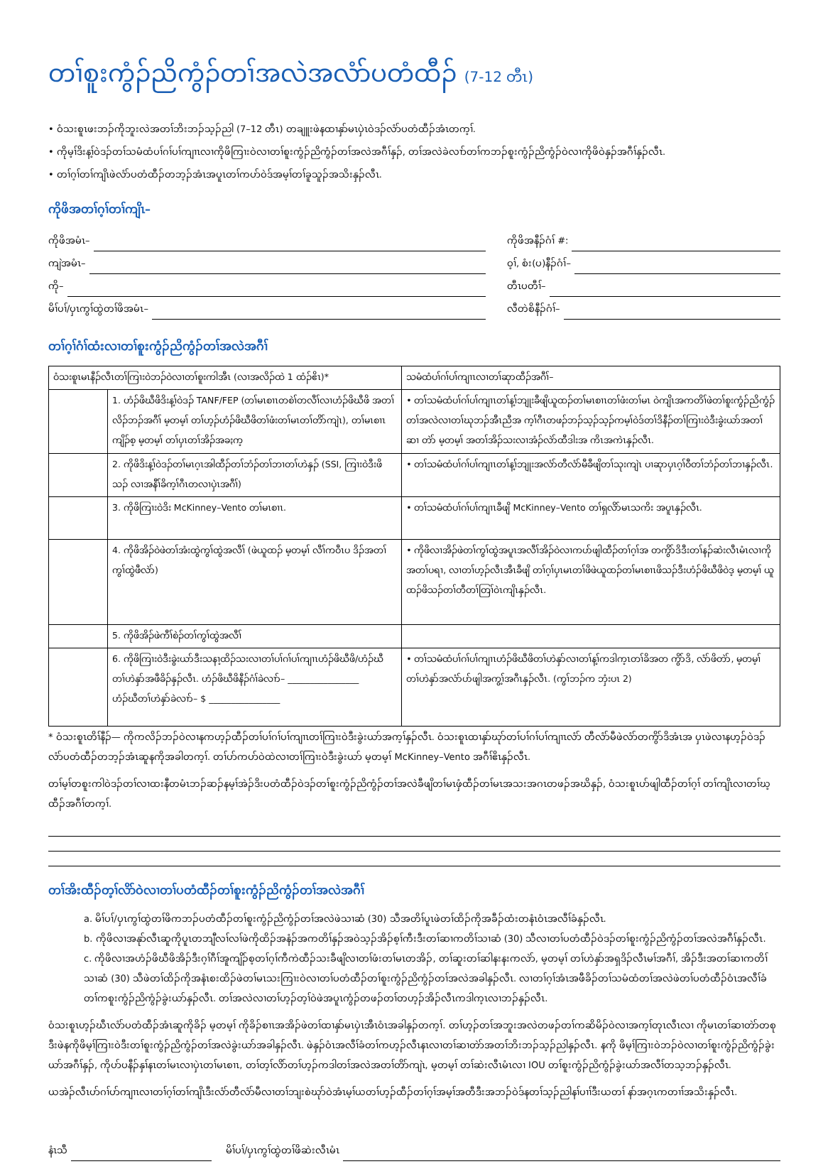တၢ်စူးကွံၣ်ညိကွံၣ်တၢ်အလဲအလံာ်ပတံထီၣ် (7-12 တီၤ)
• ဝံသးစူၤဖးဘၣ်ကိုဘူးလဲအတၢ်ဘိးဘၣ်သ့ၣ်ညါ (7–12 တီၤ) တချူးဖဲနထၢနှာ်မၤပှဲၤဝဲဒၣ်လံာ်ပတံထီၣ်အံၤတက့ၢ်.
• ကိုမ့ၢ်ဒိးန့ၢ်ဝဲဒၣ်တၢ်သမံထံပၢ်ဂၢ်ပၢ်ကျၢၤလၢကိုဖိကြၢးဝဲလၢတၢ်စူးကွံၣ်ညိကွံၣ်တၢ်အလဲအဂီၢ်နှၣ်, တၢ်အလဲခဲလၢာ်တၢ်ကဘၣ်စူးကွံၣ်ညိကွံၣ်ဝဲလၢကိုဖိဝဲနှၣ်အဂီၢ်နှၣ်လီၤ.
• တၢ်ဂ့ၢ်တၢ်ကျိၤဖဲလံာ်ပတံထီၣ်တဘ့ၣ်အံၤအပူၤတၢ်ကပာ်ဝဲဒ်အမ့ၢ်တၢ်ခူသူၣ်အသိးနှၣ်လီၤ.
ကိုဖိအတၢ်ဂ့ၢ်တၢ်ကျိၤ–
ကိုဖိအမံၤ–
ကျဲအမံၤ–
ကို–
မိၢ်ပၢ်/ပှၤကွၢ်ထွဲတၢ်ဖိအမံၤ–
ကိုဖိအနီၣ်ဂံၢ် #:
ဝ့ၢ်, စံး(ပ)နီၣ်ဂံၢ်–
တီၤပတီၢ်–
လီတဲစိနီၣ်ဂံၢ်–
တၢ်ဂ့ၢ်ဂံၢ်ထံးလၢတၢ်စူးကွံၣ်ညိကွံၣ်တၢ်အလဲအဂီၢ်
| ဝံသးစူၤမၤနီၣ်လီၤတၢ်ကြၢးဝဲဘၣ်ဝဲလၢတၢ်စူးကါအီၤ (လၢအလိၣ်ထဲ 1 ထံၣ်ဧိၤ)* | | သမံထံပၢ်ဂၢ်ပၢ်ကျၢၤလၢတၢ်ဆုာထီၣ်အဂီၢ်– |
| --- | --- | --- |
| | 1. ဟံၣ်ဖိဃီဖိဒိးန့ၢ်ဝဲဒၣ် TANF/FEP (တၢ်မၤစၢၤတစဲၢ်တလီၢ်လၢဟံၣ်ဖိဃီဖိ အတၢ်လိၣ်ဘၣ်အဂီၢ် မ့တမ့ၢ် တၢ်ဟ့ၣ်ဟံၣ်ဖိဃီဖိတၢ်ဖံးတၢ်မၤတၢ်တိာ်ကျဲၤ), တၢ်မၤစၢၤကျိၣ်စ့ မ့တမ့ၢ် တၢ်ပှၤတၢ်အိၣ်အခႏက့ | • တၢ်သမံထံပၢ်ဂၢ်ပၢ်ကျၢၤတၢ်န့ၢ်ဘျုးခီဖျိယူထၣ်တၢ်မၤစၢၤတၢ်ဖံးတၢ်မၤ ဝဲကျိၤအကတိၢ်ဖဲတၢ်စူးကွံၣ်ညိကွံၣ်တၢ်အလဲလၢတၢ်ဃုဘၣ်အီၤညီအ က့ၢ်ဂီၤတဖၣ်ဘၣ်သ့ၣ်သ့ၣ်ကမ့ၢ်ဝဲဒ်တၢ်ဒိနီၣ်တၢ်ကြၢးဝဲဒီးခွဲးယာ်အတၢ်ဆၢ တဲာ် မ့တမ့ၢ် အတၢ်အိၣ်သးလၢအံၣ်လဲာ်ထီဒါးအ ကိၤအကဲၤနှၣ်လီၤ. |
| | 2. ကိုဖိဒိးန့ၢ်ဝဲဒၣ်တၢ်မၤဂ့ၤအါထီၣ်တၢ်ဘံၣ်တၢ်ဘၢတၢ်ဟဲနှၣ် (SSI, ကြၢးဝဲဒီးဖိသၣ် လၢအနီၢ်ခိက့ၢ်ဂီၤတလၢပှဲၤအဂီၢ်) | • တၢ်သမံထံပၢ်ဂၢ်ပၢ်ကျၢၤတၢ်န့ၢ်ဘျုးအလံာ်တီလံာ်မီခီဖျိတၢ်သုးကျဲၤ ပၢဆုာပှၤဂ့ၢ်ဝီတၢ်ဘံၣ်တၢ်ဘၢနှၣ်လီၤ. |
| | 3. ကိုဖိကြၢးဝဲဒိး McKinney–Vento တၢ်မၤစၢၤ. | • တၢ်သမံထံပၢ်ဂၢ်ပၢ်ကျၢၤခီဖျိ McKinney–Vento တၢ်ရှလိာ်မၤသကိး အပူၤနှၣ်လီၤ. |
| | 4. ကိုဖိအိၣ်ဝဲဖဲတၢ်အံးထွဲကွၢ်ထွဲအလီၢ် (ဖဲယူထၣ် မ့တမ့ၢ် လီၢ်ကဝီၤပ ဒိၣ်အတၢ်ကွၢ်ထွဲဖီလဲာ်) | • ကိုဖိလၢအိၣ်ဖဲတၢ်ကွၢ်ထွဲအပူၤအလီၢ်အိၣ်ဝဲလၢကပာ်ဖျါထီၣ်တၢ်ဂ့ၢ်အ တကွိာ်ဒိဒီးတၢ်နၣ်ဆဲးလီၤမံၤလၢကိုအတၢ်ပရၢ, လၢတၢ်ဟ့ၣ်လီၤအီၤခီဖျိ တၢ်ဂ့ၢ်ပှၤမၤတၢ်ဖိဖဲယူထၣ်တၢ်မၤစၢၤဖိသၣ်ဒီးဟံၣ်ဖိဃီဖိဝဲဒ့ မ့တမ့ၢ် ယူထၣ်ဖိသၣ်တၢ်တီတၢ်တြၢ်ဝဲၤကျိၤနှၣ်လီၤ. |
| | 5. ကိုဖိအိၣ်ဖဲကီၢ်စဲၣ်တၢ်ကွၢ်ထွဲအလီၢ် | |
| | 6. ကိုဖိကြၢးဝဲဒီးခွဲးယာ်ဒီးသနၢ့ထိၣ်သးလၢတၢ်ပၢ်ဂၢ်ပၢ်ကျၢၤဟံၣ်ဖိဃီဖိ/ဟံၣ်ဃီ တၢ်ဟဲနှာ်အဖီခိၣ်နှၣ်လီၤ. ဟံၣ်ဖိဃီဖိနီၣ်ဂံၢ်ခဲလၢာ်– ________________ ဟံၣ်ဃီတၢ်ဟဲနှာ်ခဲလၢာ်– $ ________________ | • တၢ်သမံထံပၢ်ဂၢ်ပၢ်ကျၢၤဟံၣ်ဖိဃီဖိတၢ်ဟဲနှာ်လၢတၢ်န့ၢ်ကဒါက့ၤတၢ်ခိအတ ကွိာ်ဒိ, လံာ်ဖိတဲာ်, မ့တမ့ၢ် တၢ်ဟဲနှာ်အလံာ်ပာ်ဖျါအကွ့ၢ်အဂီၤနှၣ်လီၤ. (ကွၢ်ဘၣ်က ဘှံးပၤ 2) |
* ဝံသးစူၤတိၢ်နီၣ်— ကိုကလိၣ်ဘၣ်ဝဲလၢနကဟ့ၣ်ထီၣ်တၢ်ပၢ်ဂၢ်ပၢ်ကျၢၤတၢ်ကြၢးဝဲဒီးခွဲးယာ်အက့ၢ်နှၣ်လီၤ. ဝံသးစူၤထၢနှာ်ဃုာ်တၢ်ပၢ်ဂၢ်ပၢ်ကျၢၤလံာ် တီလံာ်မီဖဲလံာ်တကွိာ်ဒိအံၤအ ပှၤဖဲလၢနဟ့ၣ်ဝဲဒၣ်လံာ်ပတံထီၣ်တဘ့ၣ်အံၤဆူနကိုအခါတက့ၢ်. တၢ်ပာ်ကပာ်ဝဲထဲလၢတၢ်ကြၢးဝဲဒီးခွဲးယာ် မ့တမ့ၢ် McKinney–Vento အဂီၢ်ဧိၤနှၣ်လီၤ.
တၢ်မ့ၢ်တစူးကါဝဲဒၣ်တၢ်လၢထးနီတမံၤဘၣ်ဆၣ်နမ့ၢ်အဲၣ်ဒိးပတံထီၣ်ဝဲဒၣ်တၢ်စူးကွံၣ်ညိကွံၣ်တၢ်အလဲခီဖျိတၢ်မၤဖှံထီၣ်တၢ်မၤအသးအဂၤတဖၣ်အဃိနှၣ်, ဝံသးစူၤပာ်ဖျါထီၣ်တၢ်ဂ့ၢ် တၢ်ကျိၤလၢတၢ်ဃ့ထီၣ်အဂီၢ်တက့ၢ်.
တၢ်အိးထီၣ်တ့ၢ်လိာ်ဝဲလၢတၢ်ပတံထီၣ်တၢ်စူးကွံၣ်ညိကွံၣ်တၢ်အလဲအဂီၢ်
a. မိၢ်ပၢ်/ပှၤကွၢ်ထွဲတၢ်ဖိကဘၣ်ပတံထီၣ်တၢ်စူးကွံၣ်ညိကွံၣ်တၢ်အလဲဖဲသၢဆံ (30) သီအတိၢ်ပူၤဖဲတၢ်ထိၣ်ကိုအခီၣ်ထံးတနံၤဝံၤအလီၢ်ခံနှၣ်လီၤ.
b. ကိုဖိလၢအနုာ်လီၤဆူကိုပူၤတဘျီလၢ်လၢ်ဖဲကိုထိၣ်အနံၣ်အကတိၢ်နှၣ်အဝဲသ့ၣ်အိၣ်စ့ၢ်ကီးဒီးတၢ်ဆၢကတိၢ်သၢဆံ (30) သီလၢတၢ်ပတံထီၣ်ဝဲဒၣ်တၢ်စူးကွံၣ်ညိကွံၣ်တၢ်အလဲအဂီၢ်နှၣ်လီၤ.
c. ကိုဖိလၢအဟံၣ်ဖိဃီဖိအိၣ်ဒီးဂ့ၢ်ဂီၢ်အူကျိၣ်စ့တၢ်ဂ့ၢ်ကီကဲထီၣ်သးခီဖျိလၢတၢ်ဖံးတၢ်မၤတအိၣ်, တၢ်ဆူးတၢ်ဆါနးနးကလဲာ်, မ့တမ့ၢ် တၢ်ဟဲနှာ်အရှဒိၣ်လီၤမၢ်အဂီၢ်, အိၣ်ဒီးအတၢ်ဆၢကတိၢ်သၢဆံ (30) သီဖဲတၢ်ထိၣ်ကိုအနံၤစးထိၣ်ဖဲတၢ်မၤသးကြၢးဝဲလၢတၢ်ပတံထီၣ်တၢ်စူးကွံၣ်ညိကွံၣ်တၢ်အလဲအခါနှၣ်လီၤ. လၢတၢ်ဂ့ၢ်အံၤအဖီခိၣ်တၢ်သမံထံတၢ်အလဲဖဲတၢ်ပတံထီၣ်ဝံၤအလီၢ်ခံတၢ်ကစူးကွံၣ်ညိကွံၣ်ခွဲးယာ်နှၣ်လီၤ. တၢ်အလဲလၢတၢ်ဟ့ၣ်တ့ၢ်ဝဲဖဲအပူၤကွံၣ်တဖၣ်တၢ်တဟ့ၣ်အိၣ်လီၤကဒါက့ၤလၢဘၣ်နှၣ်လီၤ.
ဝံသးစူၤဟ့ၣ်ဃီၤလံာ်ပတံထီၣ်အံၤဆူကိုခိၣ် မ့တမ့ၢ် ကိုခိၣ်စၢၤအအိၣ်ဖဲတၢ်ထၢနှာ်မၤပှဲၤအီၤဝံၤအခါနှၣ်တက့ၢ်. တၢ်ဟ့ၣ်တၢ်အဘူးအလဲတဖၣ်တၢ်ကဆိမိၣ်ဝဲလၢအက့ၢ်တုၤလီၤလၢ ကိုမၤတၢ်ဆၢတဲာ်တစုဒီးဖဲနကိုဖိမ့ၢ်ကြၢးဝဲဒီးတၢ်စူးကွံၣ်ညိကွံၣ်တၢ်အလဲခွဲးယာ်အခါနှၣ်လီၤ. ဖဲနှၣ်ဝံၤအလီၢ်ခံတၢ်ကဟ့ၣ်လီၤနၤလၢတၢ်ဆၢတဲာ်အတၢ်ဘိးဘၣ်သ့ၣ်ညါနှၣ်လီၤ. နကို ဖိမ့ၢ်ကြၢးဝဲဘၣ်ဝဲလၢတၢ်စူးကွံၣ်ညိကွံၣ်ခွဲးယာ်အဂီၢ်နှၣ်, ကိုပာ်ပနီၣ်နှၢ်နၤတၢ်မၤလၢပှဲၤတၢ်မၤစၢၤ, တၢ်တ့ၢ်လိာ်တၢ်ဟ့ၣ်ကဒါတၢ်အလဲအတၢ်တိာ်ကျဲၤ, မ့တမ့ၢ် တၢ်ဆဲးလီၤမံၤလၢ IOU တၢ်စူးကွံၣ်ညိကွံၣ်ခွဲးယာ်အလီၢ်တသ့ဘၣ်နှၣ်လီၤ.
ယအဲၣ်လီၤပာ်ဂၢ်ပာ်ကျၢၤလၢတၢ်ဂ့ၢ်တၢ်ကျိၤဒီးလံာ်တီလံာ်မီလၢတၢ်ဘျးစဲဃုာ်ဝဲအံၤမ့ၢ်ယတၢ်ဟ့ၣ်ထီၣ်တၢ်ဂ့ၢ်အမ့ၢ်အတီဒီးအဘၣ်ဝဲဒ်နတၢ်သ့ၣ်ညါနၢ်ပၢၢ်ဒီးယတၢ် နာ်အဂ့ၤကတၢၢ်အသိးနှၣ်လီၤ.
နံၤသီ မိၢ်ပၢ်/ပှၤကွၢ်ထွဲတၢ်ဖိဆဲးလီၤမံၤ